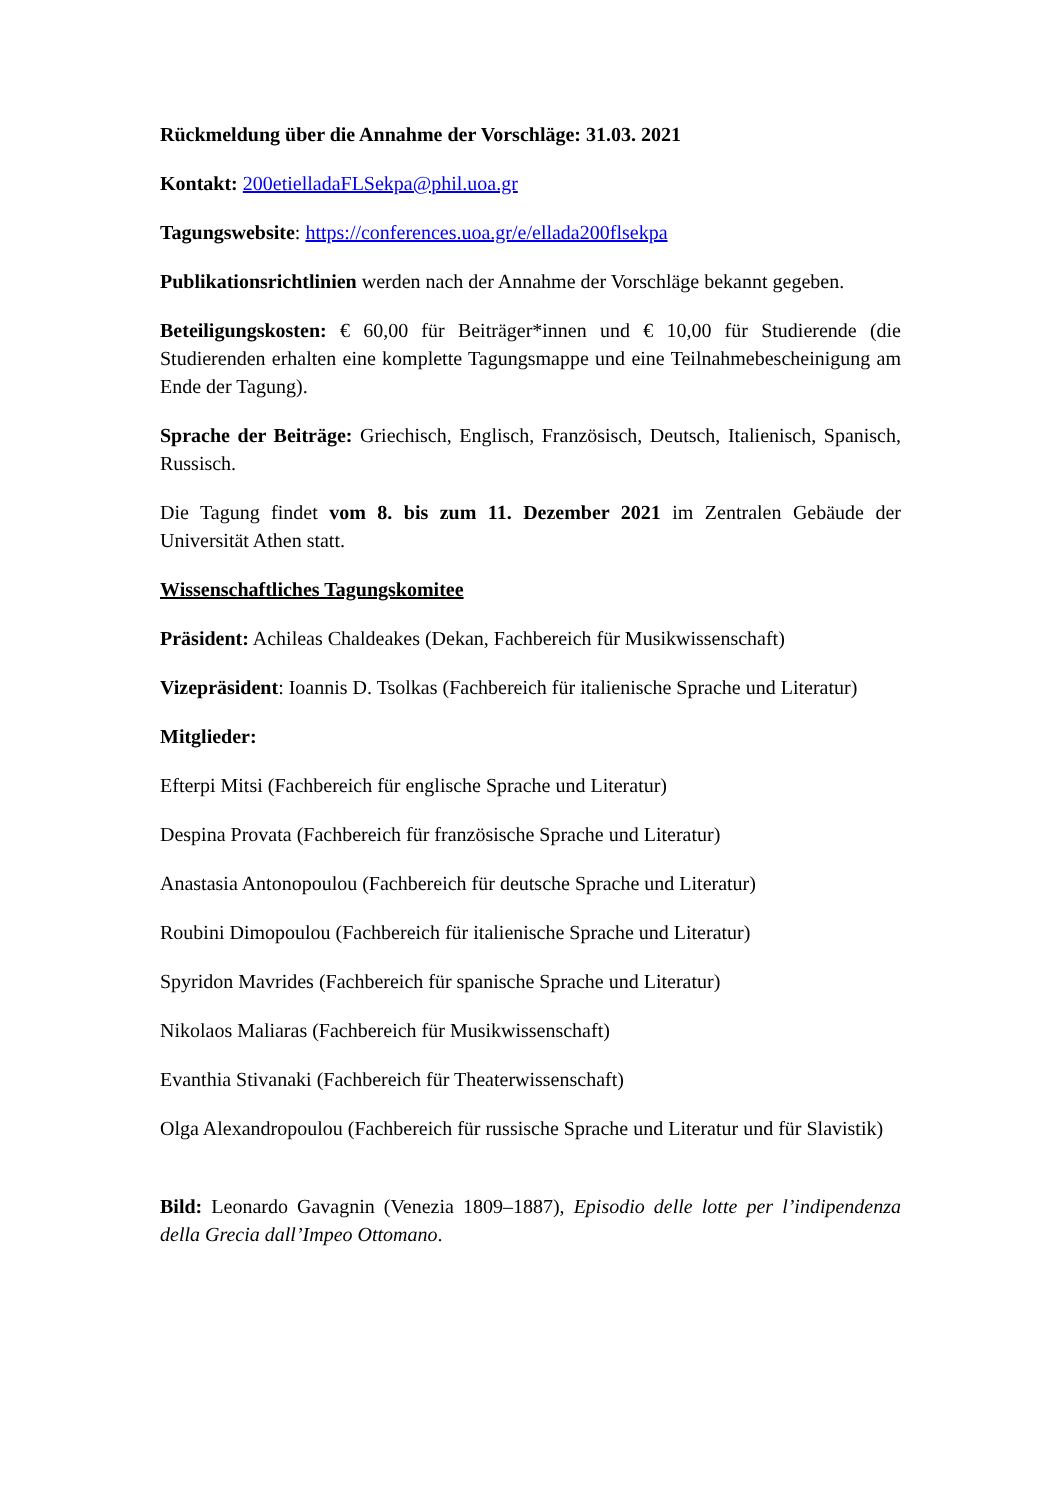Rückmeldung über die Annahme der Vorschläge: 31.03. 2021
Kontakt: 200etielladaFLSekpa@phil.uoa.gr
Tagungswebsite: https://conferences.uoa.gr/e/ellada200flsekpa
Publikationsrichtlinien werden nach der Annahme der Vorschläge bekannt gegeben.
Beteiligungskosten: € 60,00 für Beiträger*innen und € 10,00 für Studierende (die Studierenden erhalten eine komplette Tagungsmappe und eine Teilnahmebescheinigung am Ende der Tagung).
Sprache der Beiträge: Griechisch, Englisch, Französisch, Deutsch, Italienisch, Spanisch, Russisch.
Die Tagung findet vom 8. bis zum 11. Dezember 2021 im Zentralen Gebäude der Universität Athen statt.
Wissenschaftliches Tagungskomitee
Präsident: Achileas Chaldeakes (Dekan, Fachbereich für Musikwissenschaft)
Vizepräsident: Ioannis D. Tsolkas (Fachbereich für italienische Sprache und Literatur)
Mitglieder:
Efterpi Mitsi (Fachbereich für englische Sprache und Literatur)
Despina Provata (Fachbereich für französische Sprache und Literatur)
Anastasia Antonopoulou (Fachbereich für deutsche Sprache und Literatur)
Roubini Dimopoulou (Fachbereich für italienische Sprache und Literatur)
Spyridon Mavrides (Fachbereich für spanische Sprache und Literatur)
Nikolaos Maliaras (Fachbereich für Musikwissenschaft)
Evanthia Stivanaki (Fachbereich für Theaterwissenschaft)
Olga Alexandropoulou (Fachbereich für russische Sprache und Literatur und für Slavistik)
Bild: Leonardo Gavagnin (Venezia 1809–1887), Episodio delle lotte per l’indipendenza della Grecia dall’Impeo Ottomano.